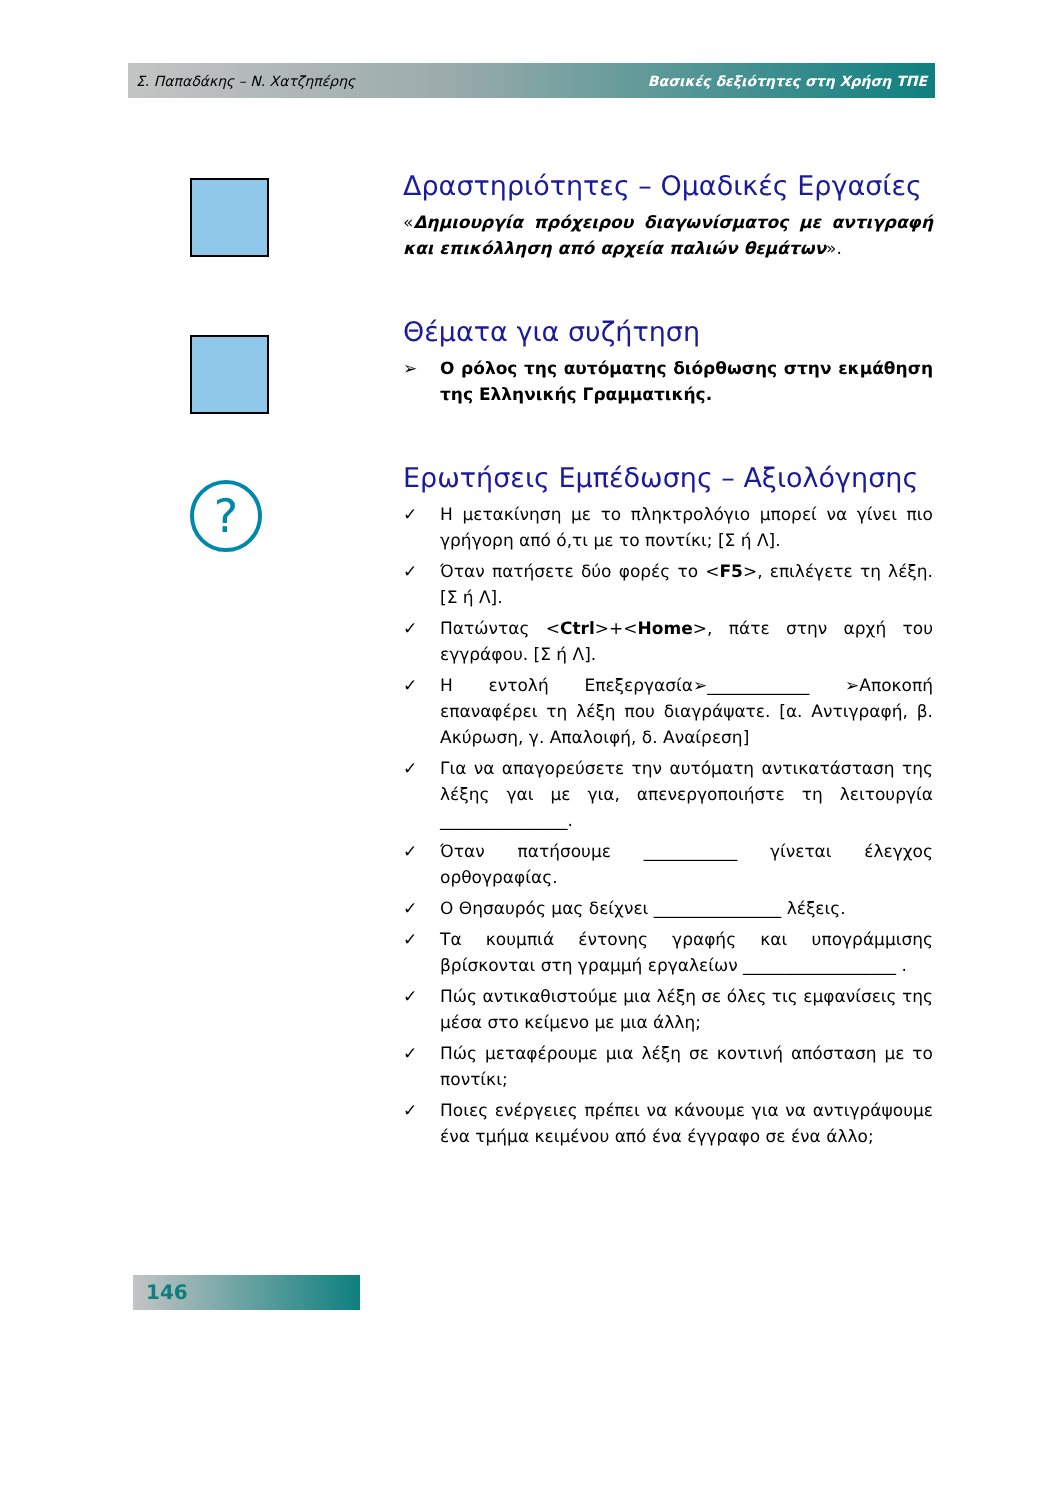Σ. Παπαδάκης – Ν. Χατζηπέρης Βασικές δεξιότητες στη Χρήση ΤΠΕ
?
Δραστηριότητες – Ομαδικές Εργασίες
«Δημιουργία πρόχειρου διαγωνίσματος με αντιγραφή και επικόλληση από αρχεία παλιών θεμάτων».
Θέματα για συζήτηση
➢ Ο ρόλος της αυτόματης διόρθωσης στην εκμάθηση της Ελληνικής Γραμματικής.
Ερωτήσεις Εμπέδωσης – Αξιολόγησης
✓ Η μετακίνηση με το πληκτρολόγιο μπορεί να γίνει πιο γρήγορη από ό,τι με το ποντίκι; [Σ ή Λ].
✓ Όταν πατήσετε δύο φορές το <F5>, επιλέγετε τη λέξη. [Σ ή Λ].
✓ Πατώντας <Ctrl>+<Home>, πάτε στην αρχή του εγγράφου. [Σ ή Λ].
✓ Η εντολή Επεξεργασία➢____________ ➢Αποκοπή επαναφέρει τη λέξη που διαγράψατε. [α. Αντιγραφή, β. Ακύρωση, γ. Απαλοιφή, δ. Αναίρεση]
✓ Για να απαγορεύσετε την αυτόματη αντικατάσταση της λέξης γαι με για, απενεργοποιήστε τη λειτουργία _______________.
✓ Όταν πατήσουμε ___________ γίνεται έλεγχος ορθογραφίας.
✓ Ο Θησαυρός μας δείχνει _______________ λέξεις.
✓ Τα κουμπιά έντονης γραφής και υπογράμμισης βρίσκονται στη γραμμή εργαλείων __________________ .
✓ Πώς αντικαθιστούμε μια λέξη σε όλες τις εμφανίσεις της μέσα στο κείμενο με μια άλλη;
✓ Πώς μεταφέρουμε μια λέξη σε κοντινή απόσταση με το ποντίκι;
✓ Ποιες ενέργειες πρέπει να κάνουμε για να αντιγράψουμε ένα τμήμα κειμένου από ένα έγγραφο σε ένα άλλο;
146